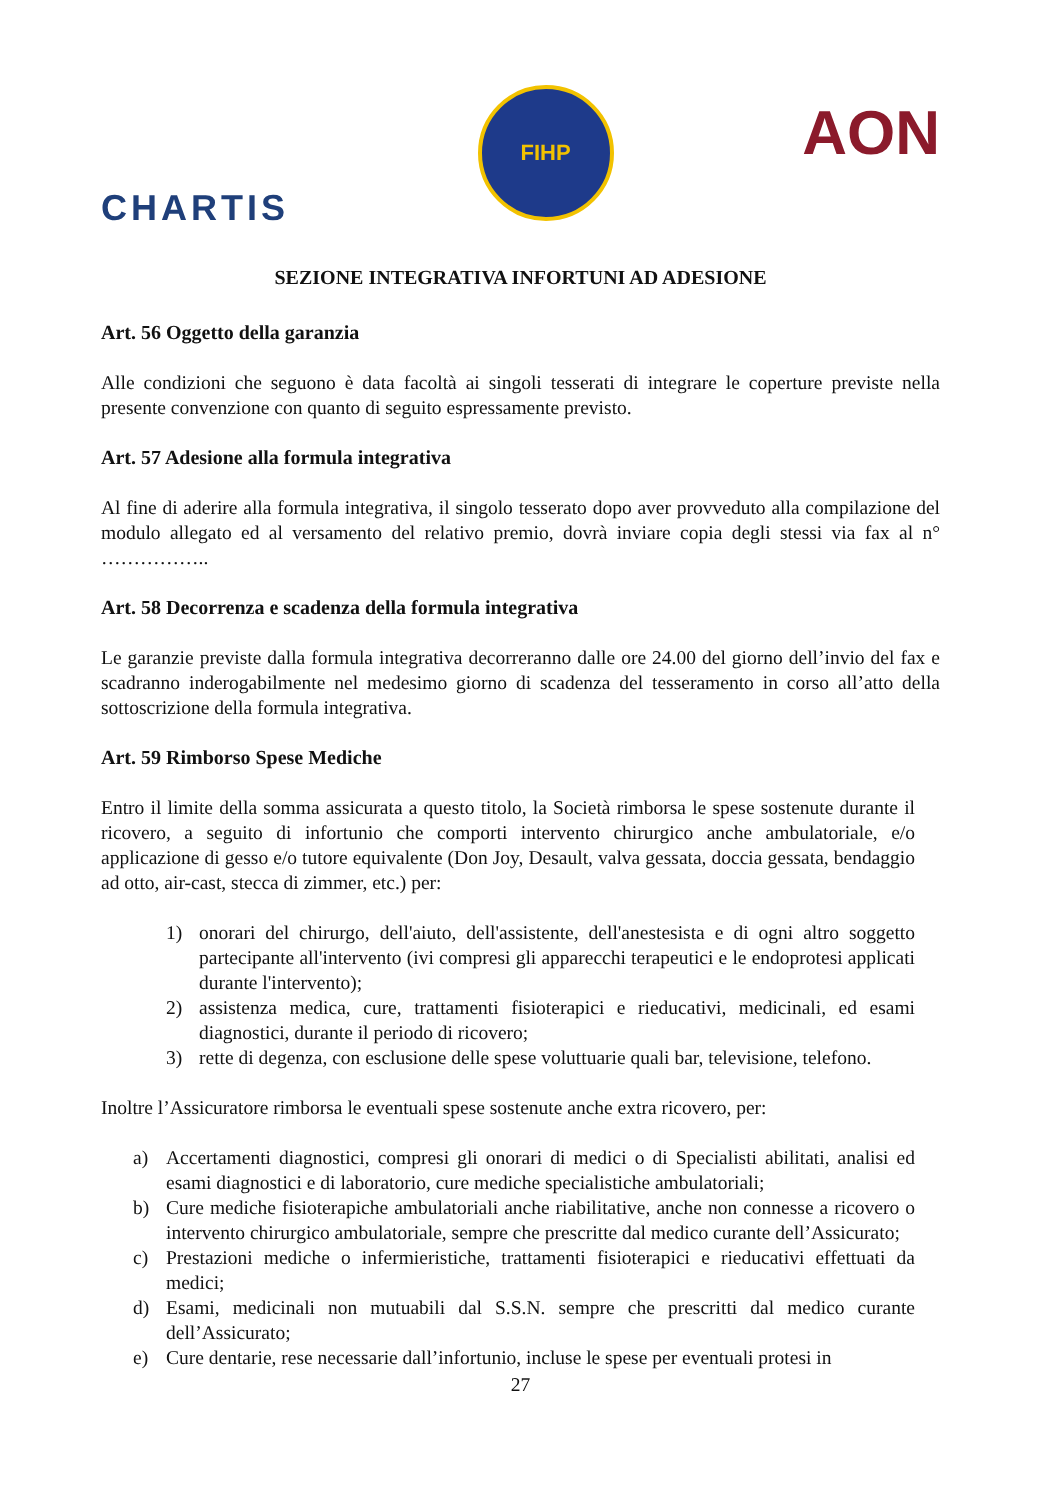CHARTIS
FIHP
AON
SEZIONE INTEGRATIVA INFORTUNI AD ADESIONE
Art. 56 Oggetto della garanzia
Alle condizioni che seguono è data facoltà ai singoli tesserati di integrare le coperture previste nella presente convenzione con quanto di seguito espressamente previsto.
Art. 57 Adesione alla formula integrativa
Al fine di aderire alla formula integrativa, il singolo tesserato dopo aver provveduto alla compilazione del modulo allegato ed al versamento del relativo premio, dovrà inviare copia degli stessi via fax al n° ……………..
Art. 58 Decorrenza e scadenza della formula integrativa
Le garanzie previste dalla formula integrativa decorreranno dalle ore 24.00 del giorno dell’invio del fax e scadranno inderogabilmente nel medesimo giorno di scadenza del tesseramento in corso all’atto della sottoscrizione della formula integrativa.
Art. 59 Rimborso Spese Mediche
Entro il limite della somma assicurata a questo titolo, la Società rimborsa le spese sostenute durante il ricovero, a seguito di infortunio che comporti intervento chirurgico anche ambulatoriale, e/o applicazione di gesso e/o tutore equivalente (Don Joy, Desault, valva gessata, doccia gessata, bendaggio ad otto, air-cast, stecca di zimmer, etc.) per:
1) onorari del chirurgo, dell'aiuto, dell'assistente, dell'anestesista e di ogni altro soggetto partecipante all'intervento (ivi compresi gli apparecchi terapeutici e le endoprotesi applicati durante l'intervento);
2) assistenza medica, cure, trattamenti fisioterapici e rieducativi, medicinali, ed esami diagnostici, durante il periodo di ricovero;
3) rette di degenza, con esclusione delle spese voluttuarie quali bar, televisione, telefono.
Inoltre l’Assicuratore rimborsa le eventuali spese sostenute anche extra ricovero, per:
a) Accertamenti diagnostici, compresi gli onorari di medici o di Specialisti abilitati, analisi ed esami diagnostici e di laboratorio, cure mediche specialistiche ambulatoriali;
b) Cure mediche fisioterapiche ambulatoriali anche riabilitative, anche non connesse a ricovero o intervento chirurgico ambulatoriale, sempre che prescritte dal medico curante dell’Assicurato;
c) Prestazioni mediche o infermieristiche, trattamenti fisioterapici e rieducativi effettuati da medici;
d) Esami, medicinali non mutuabili dal S.S.N. sempre che prescritti dal medico curante dell’Assicurato;
e) Cure dentarie, rese necessarie dall’infortunio, incluse le spese per eventuali protesi in
27